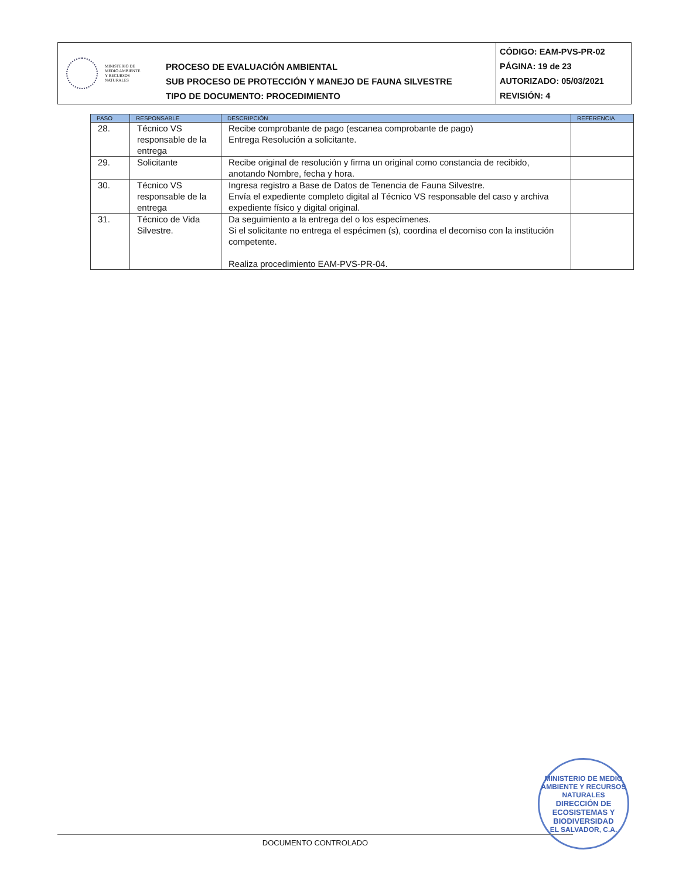MINISTERIO DE
MEDIO AMBIENTE
Y RECURSOS
NATURALES
PROCESO DE EVALUACIÓN AMBIENTAL
SUB PROCESO DE PROTECCIÓN Y MANEJO DE FAUNA SILVESTRE
TIPO DE DOCUMENTO: PROCEDIMIENTO
CÓDIGO: EAM-PVS-PR-02
PÁGINA: 19 de 23
AUTORIZADO: 05/03/2021
REVISIÓN: 4
| PASO | RESPONSABLE | DESCRIPCIÓN | REFERENCIA |
| --- | --- | --- | --- |
| 28. | Técnico VS responsable de la entrega | Recibe comprobante de pago (escanea comprobante de pago) Entrega Resolución a solicitante. | |
| 29. | Solicitante | Recibe original de resolución y firma un original como constancia de recibido, anotando Nombre, fecha y hora. | |
| 30. | Técnico VS responsable de la entrega | Ingresa registro a Base de Datos de Tenencia de Fauna Silvestre. Envía el expediente completo digital al Técnico VS responsable del caso y archiva expediente físico y digital original. | |
| 31. | Técnico de Vida Silvestre. | Da seguimiento a la entrega del o los especímenes. Si el solicitante no entrega el espécimen (s), coordina el decomiso con la institución competente. Realiza procedimiento EAM-PVS-PR-04. | |
MINISTERIO DE MEDIO AMBIENTE Y RECURSOS NATURALES
DIRECCIÓN DE
ECOSISTEMAS Y
BIODIVERSIDAD
EL SALVADOR, C.A.
DOCUMENTO CONTROLADO